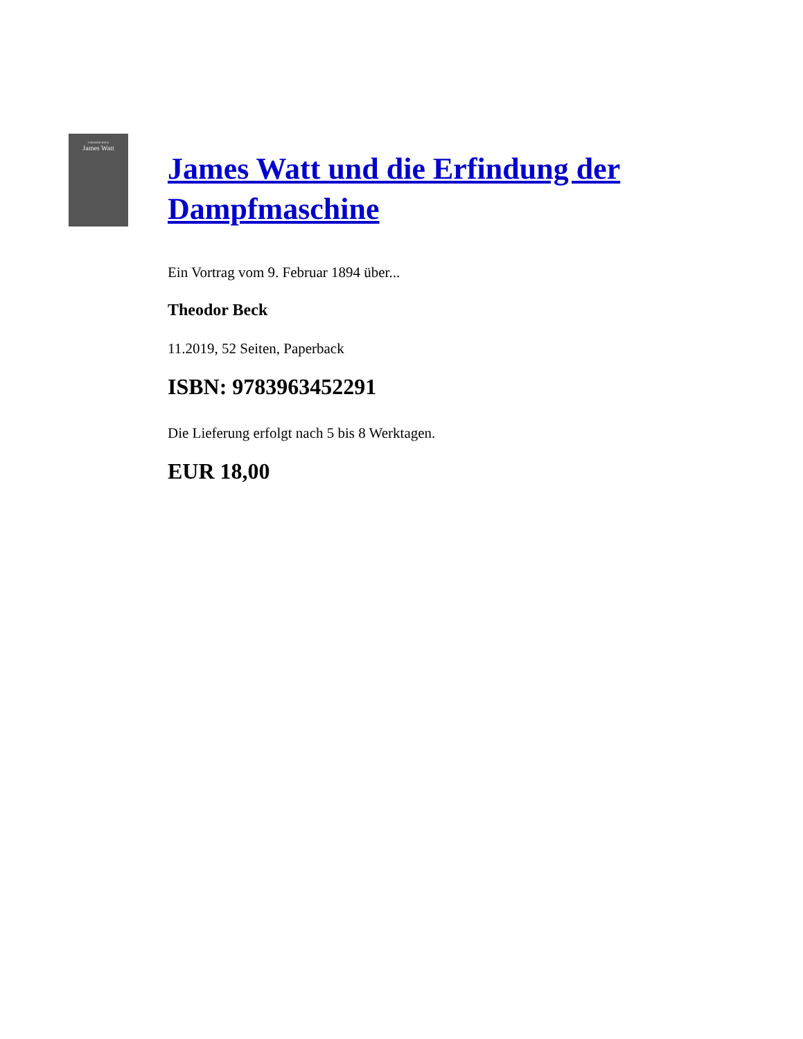THEODOR BECK
James Watt
James Watt und die Erfindung der Dampfmaschine
Ein Vortrag vom 9. Februar 1894 über...
Theodor Beck
11.2019, 52 Seiten, Paperback
ISBN: 9783963452291
Die Lieferung erfolgt nach 5 bis 8 Werktagen.
EUR 18,00